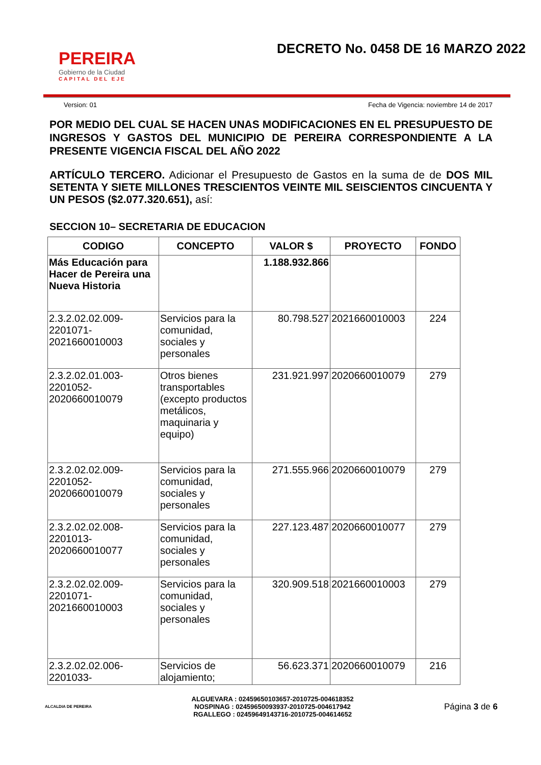PEREIRA
Gobierno de la Ciudad
CAPITAL DEL EJE
DECRETO No. 0458 DE 16 MARZO 2022
Version: 01 Fecha de Vigencia: noviembre 14 de 2017
POR MEDIO DEL CUAL SE HACEN UNAS MODIFICACIONES EN EL PRESUPUESTO DE INGRESOS Y GASTOS DEL MUNICIPIO DE PEREIRA CORRESPONDIENTE A LA PRESENTE VIGENCIA FISCAL DEL AÑO 2022
ARTÍCULO TERCERO. Adicionar el Presupuesto de Gastos en la suma de de DOS MIL SETENTA Y SIETE MILLONES TRESCIENTOS VEINTE MIL SEISCIENTOS CINCUENTA Y UN PESOS ($2.077.320.651), así:
SECCION 10– SECRETARIA DE EDUCACION
| CODIGO | CONCEPTO | VALOR $ | PROYECTO | FONDO |
| --- | --- | --- | --- | --- |
| Más Educación para Hacer de Pereira una Nueva Historia | | 1.188.932.866 | | |
| 2.3.2.02.02.009-2201071-2021660010003 | Servicios para la comunidad, sociales y personales | 80.798.527 | 2021660010003 | 224 |
| 2.3.2.02.01.003-2201052-2020660010079 | Otros bienes transportables (excepto productos metálicos, maquinaria y equipo) | 231.921.997 | 2020660010079 | 279 |
| 2.3.2.02.02.009-2201052-2020660010079 | Servicios para la comunidad, sociales y personales | 271.555.966 | 2020660010079 | 279 |
| 2.3.2.02.02.008-2201013-2020660010077 | Servicios para la comunidad, sociales y personales | 227.123.487 | 2020660010077 | 279 |
| 2.3.2.02.02.009-2201071-2021660010003 | Servicios para la comunidad, sociales y personales | 320.909.518 | 2021660010003 | 279 |
| 2.3.2.02.02.006-2201033- | Servicios de alojamiento; | 56.623.371 | 2020660010079 | 216 |
ALCALDIA DE PEREIRA
ALGUEVARA : 02459650103657-2010725-004618352
NOSPINAG : 02459650093937-2010725-004617942
RGALLEGO : 02459649143716-2010725-004614652
Página 3 de 6